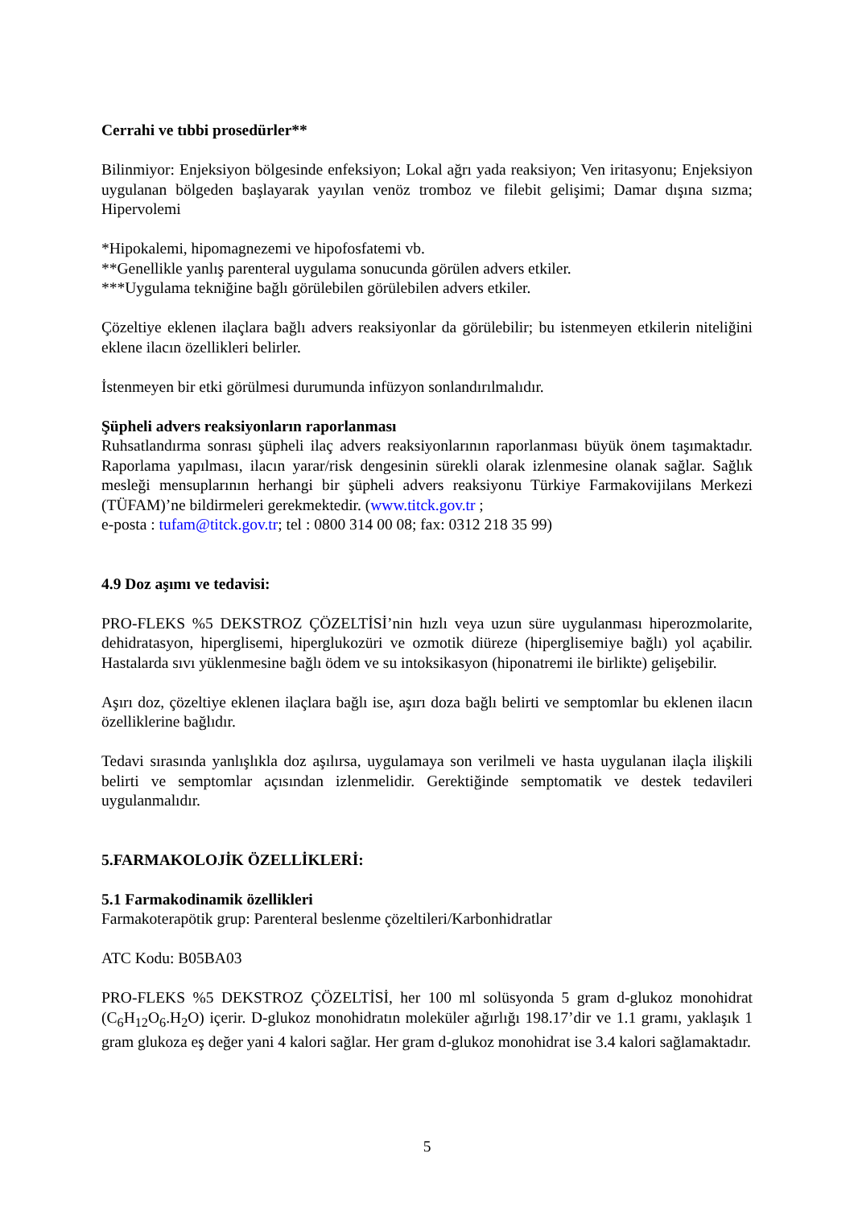Cerrahi ve tıbbi prosedürler**
Bilinmiyor: Enjeksiyon bölgesinde enfeksiyon; Lokal ağrı yada reaksiyon; Ven iritasyonu; Enjeksiyon uygulanan bölgeden başlayarak yayılan venöz tromboz ve filebit gelişimi; Damar dışına sızma; Hipervolemi
*Hipokalemi, hipomagnezemi ve hipofosfatemi vb.
**Genellikle yanlış parenteral uygulama sonucunda görülen advers etkiler.
***Uygulama tekniğine bağlı görülebilen görülebilen advers etkiler.
Çözeltiye eklenen ilaçlara bağlı advers reaksiyonlar da görülebilir; bu istenmeyen etkilerin niteliğini eklene ilacın özellikleri belirler.
İstenmeyen bir etki görülmesi durumunda infüzyon sonlandırılmalıdır.
Şüpheli advers reaksiyonların raporlanması
Ruhsatlandırma sonrası şüpheli ilaç advers reaksiyonlarının raporlanması büyük önem taşımaktadır. Raporlama yapılması, ilacın yarar/risk dengesinin sürekli olarak izlenmesine olanak sağlar. Sağlık mesleği mensuplarının herhangi bir şüpheli advers reaksiyonu Türkiye Farmakovijilans Merkezi (TÜFAM)’ne bildirmeleri gerekmektedir. (www.titck.gov.tr ;
e-posta : tufam@titck.gov.tr; tel : 0800 314 00 08; fax: 0312 218 35 99)
4.9 Doz aşımı ve tedavisi:
PRO-FLEKS %5 DEKSTROZ ÇÖZELTİSİ’nin hızlı veya uzun süre uygulanması hiperozmolarite, dehidratasyon, hiperglisemi, hiperglukozüri ve ozmotik diüreze (hiperglisemiye bağlı) yol açabilir. Hastalarda sıvı yüklenmesine bağlı ödem ve su intoksikasyon (hiponatremi ile birlikte) gelişebilir.
Aşırı doz, çözeltiye eklenen ilaçlara bağlı ise, aşırı doza bağlı belirti ve semptomlar bu eklenen ilacın özelliklerine bağlıdır.
Tedavi sırasında yanlışlıkla doz aşılırsa, uygulamaya son verilmeli ve hasta uygulanan ilaçla ilişkili belirti ve semptomlar açısından izlenmelidir. Gerektiğinde semptomatik ve destek tedavileri uygulanmalıdır.
5.FARMAKOLOJİK ÖZELLİKLERİ:
5.1 Farmakodinamik özellikleri
Farmakoterapötik grup: Parenteral beslenme çözeltileri/Karbonhidratlar
ATC Kodu: B05BA03
PRO-FLEKS %5 DEKSTROZ ÇÖZELTİSİ, her 100 ml solüsyonda 5 gram d-glukoz monohidrat (C<sub>6</sub>H<sub>12</sub>O<sub>6</sub>.H<sub>2</sub>O) içerir. D-glukoz monohidratın moleküler ağırlığı 198.17’dir ve 1.1 gramı, yaklaşık 1 gram glukoza eş değer yani 4 kalori sağlar. Her gram d-glukoz monohidrat ise 3.4 kalori sağlamaktadır.
5